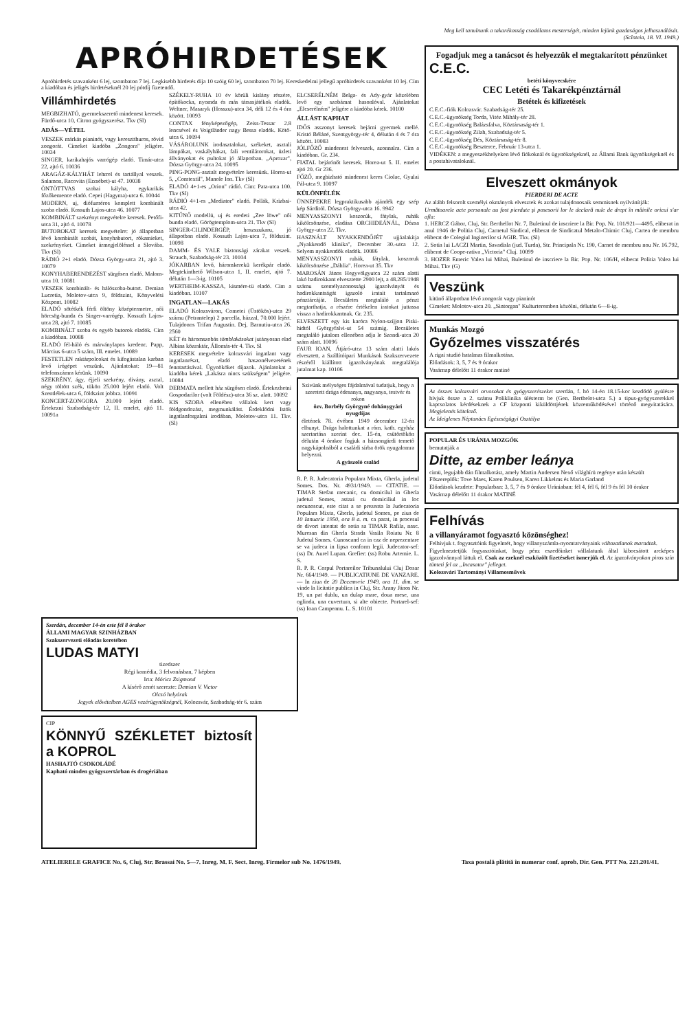APRÓHIRDETÉSEK
Apróhirdetés szavanként 6 lej, szombaton 7 lej. Legkisebb hirdetés díja 10 szóig 60 lej, szombaton 70 lej. Kereskedelmi jellegű apróhirdetés szavanként 10 lej. Cím a kiadóban és jeligés hirdetéseknél 20 lej pótdíj fizetendő.
Villámhirdetés
MEGBIZHATÓ, gyermekszerető mindenest keresek. Fürdő-utca 10, Citron gyógyszerész. Tkv (Sl)
ADÁS—VÉTEL
VESZEK márkás pianinót, vagy keresztthuros, rövid zongorát. Címeket kiadóba „Zongora" jeligére. 10034
SINGER, karikahajós varrógép eladó. Timár-utca 22, ajtó 6. 10036
ARAGÁZ-KÁLYHÁT lehrrel és tartállyal veszek. Salamon, Racovita (Erzsébet)-ut 47. 10038
ÖNTÖTTVAS szobai kályha, egykarikás főzőkemence eladó. Cepei (Hagyma)-utca 6. 10044
MODERN, uj, diófurnéros komplett kombinált szoba eladó. Kossuth Lajos-utca 46. 10077
KOMBINÁLT szekrényt megvételre keresek. Petőfi-utca 31, ajtó 4. 10078
BUTOROKAT keresek megvételre: jó állapotban lévő kombinált szobát, konyhabutort, rökamieket, szekrényeket. Címeket ármegjelöléssel a Slovába. Tkv (Sl)
RÁDIÓ 2+1 eladó. Dózsa György-utca 21, ajtó 3. 10079
KONYHABERENDEZÉST sürgősen eladó. Malom-utca 10. 10081
VESZEK kombinált- és hálószoba-butort. Demian Lucretia, Molotov-utca 9, földszint, Könyvelési Központ. 10082
ELADÓ sötétkék férfi öltöny középtermetre, női hörcsög-bunda és Singer-varrógép. Kossuth Lajos-utca 28, ajtó 7. 10085
KOMBINÁLT szoba és egyéb butorok eladók. Cím a kiadóban. 10088
ELADÓ fél-háló és márványlapos kredenc. Papp, Március 6-utca 5 szám, III. emelet. 10089
FESTETLEN raktárpolcokat és kifogástalan karban levő irógépet veszünk. Ajánlatokat: 19—81 telefonszámra kérünk. 10090
SZEKRÉNY, ágy, éjjeli szekrény, divány, asztal, négy töltött szék, tükön 25.000 lejért eladó. Volt Szentlélek-utca 6, földszint jobbra. 10091
KONCERT-ZONGORA 20.000 lejért eladó. Értekezni Szabadság-tér 12, II. emelet, ajtó 11. 10091a
SZÉKELY-RUHA 10 év körüli kislány részére, építőkocka, nyomda és más társasjátékok eladók. Weltner, Masaryk (Hosszu)-utca 34, déli 12 és 4 óra között. 10093
CONTAX fényképezőgép, Zeiss-Tessar 2.8 lencsével és Voigtländer nagy Bessa eladók. Kötő-utca 6. 10094
VÁSÁROLUNK irodasztalokat, székeket, asztali lámpákat, vaskályhákat, fali ventilátorokat, üzleti állványokat és pultokat jó állapotban. „Aprozar", Dózsa György-utca 24. 10095
PING-PONG-asztalt megvételre keresünk. Horea-ut 5, „Comtextil", Manole Ion. Tkv (Sl)
ELADÓ 4+1-es „Orion" rádió. Cím: Pata-utca 100. Tkv (Sl)
RÁDIÓ 4+1-es „Mediator" eladó. Pollák, Krizbai-utca 42.
KITŰNŐ modellü, uj és eredeti „Zee löwe" női bunda eladó. Görögtemplom-utca 21. Tkv (Sl)
SINGER-CILINDERGÉP, hoszszukaru, jó állapotban eladó. Kossuth Lajos-utca 7, földszint. 10098
DAMM- ÉS YALE biztonsági zárakat veszek. Strauch, Szabadság-tér 23. 10104
JÓKARBAN levő, háromkerekü kerékpár eladó. Megtekinthető Wilson-utca 1, II. emelet, ajtó 7. délután 1—3-ig. 10105
WERTHEIM-KASSZA, kismére-tü eladó. Cím a kiadóban. 10107
INGATLAN—LAKÁS
ELADÓ Kolozsváron, Cometei (Üstökös)-utca 29 számu (Petrantelep) 2 parcella, házzal, 70.000 lejért. Tulajdonos Trifan Augustin. Dej, Barnutiu-utca 26. 2560
KÉT és háromszobás tömblakásokat jutányosan elad Albina közraktár, Állomás-tér 4. Tkv. Sl
KERESEK megvételre kolozsvári ingatlant vagy ingatlanrészt, eladó haszonélvezetének fenntartásával. Ügynököket díjazok. Ajánlatokat a kiadóba kérek „Lakásra nincs szükségem" jeligére. 10084
DERMATA mellett ház sürgősen eladó. Értekezhetni Gospodarilor (volt Földész)-utca 36 sz. alatt. 10092
KIS SZOBA ellenében vállalok kert vagy földgondozást, megmunkálást. Érdeklődni Istók ingatlanforgalmi irodában, Molotov-utca 11. Tkv. (Sl)
ELCSERÉLNÉM Belga- és Ady-gyár közelében levő egy szobámat hasonlóval. Ajánlatokat „Elcserélném" jeligére a kiadóba kérek. 10100
ÁLLÁST KAPHAT
IDŐS asszonyt keresek bejárni gyermek mellé. Kristó Béláné, Szentgyörgy-tér 4, délután 4 és 7 óra között. 10083
JÓLFŐZŐ mindenest felveszek, azonnalra. Cím a kiadóban. Gr. 234.
FIATAL bejárónőt keresek. Horea-ut 5. II. emelet ajtó 20. Gr 236.
FŐZŐ, megbizható mindenest keres Ciolac, Gyulai Pál-utca 9. 10097
KÜLÖNFÉLÉK
ÜNNEPEKRE legpraktikusabb ajándék egy szép kép Sárditól. Dózsa György-utca 16. 9942
MENYASSZONYI koszorúk, fátylak, ruhák kikölcsönzése, eladása ORCHIDEÁNÁL, Dózsa György-utca 22. Tkv.
HASZNÁLT NYAKKENDŐJÉT ujjáalakítja „Nyakkendő klinika", December 30.-utca 12. Selyem nyakkendők eladók. 10086
MENYASSZONYI ruhák, fátylak, koszoruk kikölcsönzése „Dáhlia". Horea-ut 35. Tkv
MAROSÁN János Hegyvölgyutca 22 szám alatti lakó hadirokkant elvesztette 2900 lejt, a 48.285/1948 számu személyazonossági igazolványát és hadirokkantságát igazoló iratait tartalmazó pénztárcáját. Becsületes megtaláló a pénzt megtarthatja, a részére értékelen iratokat juttassa vissza a hadirokkantnak. Gr. 235.
ELVESZETT egy kis karóra Nylon-szíjjon Piski-hidtól Györgyfalvi-ut 54 számig. Becsületes megtaláló jutalom ellenében adja le Szondi-utca 20 szám alatt. 10096
FAUR IOAN, Átjáró-utca 13 szám alatti lakós elvesztett, a Szállítóipari Munkások Szakszervezete részéről kiállított igazolványának megtalálója jutalmat kap. 10106
Szivünk mélységes fájdalmával tudatjuk, hogy a szeretett drága édesanya, nagyanya, testvér és rokon
özv. Borbély Györgyné dohánygyári nyugdíjas
életének 78. évében 1949 december 12-én elhunyt. Drága halottunkat a róm. kath. egyház szertartása szerint dec. 15-én, csütörtökön délután 4 órakor fogjuk a házsongárdi temető nagykápolnából a családi sírba örök nyugalomra helyezni.
A gyászoló család
R. P. R. Judecatoria Populara Mixta, Gherla, judetul Somes. Dos. Nr. 4931/1949. — CITATIE. — TIMAR Stefan mecanic, cu domicilul in Gherla judetul Somes, astazi cu domiciliul in loc necunoscut, este citat a se prezenta la Judecatoria Populara Mixta, Gherla, judetul Somes, pe ziua de 10 Ianuarie 1950, ora 8 a. m. ca parat, in procesul de divort intentat de sotia sa TIMAR Rafila, nasc. Muresan din Gherla Strada Vasila Roiatu Nr. 8 Judetul Somes. Cunoscand ca in caz de neprezentare se va judeca in lipsa conform legii. Judecator-sef: (ss) Dr. Aurel Lupan. Grefier: (ss) Robu Artemie. L. S.
R. P. R. Corpul Portareilor Tribunalului Cluj Dosar Nr. 664/1949. — PUBLICATIUNE DE VANZARE. — In ziua de 20 Decemvrie 1949, ora 11. dim. se vinde la licitatie publica in Cluj, Str. Arany János Nr. 19, un pat dublu, un dulap mare, doua mese, una oglinda, una cuvertura, si alte obiecte. Portarel-sef: (ss) Ioan Campeanu. L. S. 10101
Szerdán, december 14-én este fél 8 órakor
ÁLLAMI MAGYAR SZINHÁZBAN
Szakszervezeti előadás keretében
LUDAS MATYI
tizedszer
Régi komédia, 3 felvonásban, 7 képben
Irta: Móricz Zsigmond
A kísérő zenét szerezte: Demian V. Victor
Olcsó helyárak
Jegyek elővételben AGES vezérügynökségnél, Kolozsvár, Szabadság-tér 6. szám
CIP
KÖNNYŰ SZÉKLETET biztosít a KOPROL
HASHAJTÓ CSOKOLÁDÉ
Kapható minden gyógyszertárban és drogériában
Meg kell tanulnunk a takarékosság csodálatos mesterségét, minden lejünk gazdaságos jelhasználását.
(Scînteia, 18. VI. 1949.)
Fogadjuk meg a tanácsot és helyezzük el megtakarított pénzünket
C.E.C.
betéti könyvecskére
CEC Letéti és Takarékpénztárnál
Betétek és kifizetések
C.E.C.-fiók Kolozsvár. Szabadság-tér 25.
C.E.C.-ügynökség Torda, Vitéz Mihály-tér 28.
C.E.C.-ügynökség Balázsfalva, Köztársaság-tér 1.
C.E.C.-ügynökség Zilah, Szabadság-tér 5.
C.E.C.-ügynökség Dés, Köztársaság-tér 8.
C.E.C.-ügynökség Beszterce, Február 13-utca 1.
VIDÉKEN: a megyeszékhelyeken lévő fiókoknál és ügynökségeknél, az Állami Bank ügynökségeknél és a postahivataloknál.
Elveszett okmányok
PIERDERI DE ACTE
Az alább felsorolt személyi okmányok elvesztek és azokat tulajdonosaik semmisnek nyilvánítják:
Următoarele acte personale au fost pierdute şi posesorii lor le declară nule de drept în mâinile oricui s'ar afla:
1. HERCZ Gábor, Cluj, Str. Berthellot Nr. 7, Buletinul de inscriere la Bir. Pop. Nr. 101/921—4495, eliberat in anul 1946 de Politia Cluj, Carnetul Sindical, eliberat de Sindicatul Metalo-Chimic Cluj, Cartea de membru eliberat de Colegiul Inginerilor si AGIR. Tkv. (Sl)
2. Sotia lui LACZI Martin, Savadisla (jud. Turda), Str. Principala Nr. 190, Carnet de membru nou Nr. 16.792, eliberat de Coope-rativa „Victoria" Cluj. 10099
3. HOZER Emeric Valea lui Mihai, Buletinul de inscriere la Bir. Pop. Nr. 106/H, eliberat Politia Valea lui Mihai. Tkv (G)
Veszünk
kitünő állapotban lévő zongorát vagy pianinót
Címeket: Molotov-utca 20. „Sintorgan" Kulturteremben közölni, délután 6—8-ig.
Munkás Mozgó
Győzelmes visszatérés
A rigai studió hatalmas filmalkotása.
Előadások: 3, 5, 7 és 9 órakor
Vasárnap délelőtt 11 órakor matiné
Az összes kolozsvári orvosokat és gyógyszerészeket szerdán, f. hó 14-én 18.15-kor kezdődő gyülésre hívjuk össze a 2. számu Poliklinika ülésterm be (Gen. Berthelot-utca 5.) a tipus-gyógyszerekkel kapcsolatos kérdéseknek a CF központi kiküldöttjének közreműködésével történő megvitatására. Megjelenés kötelező.
Az Ideiglenes Néptanács Egészségügyi Osztálya
POPULAR ÉS URÁNIA MOZGÓK
bemutatják a
Ditte, az ember leánya
cimü, legujabb dán filmalkotást, amely Martin Andersen Nexő világhírü regénye után készült
Főszereplők: Tove Maes, Karen Poulsen, Karen Likkelms és Maria Garland
Előadások kezdete: Popularban: 3, 5, 7 és 9 órakor Urániaban: fél 4, fél 6, fél 9 és fél 10 órakor
Vasárnap délelőtt 11 órakor MATINÉ
Felhívás
a villanyáramot fogyasztó közönséghez!
Felhívjuk t. fogyasztóink figyelmét, hogy villanyszámla-nyomtatványaink változatlanok maradtak.
Figyelmeztetjük fogyasztóinkat, hogy pénz eszedőinket vállalatunk által kibocsátott arcképes igazolvánnyal láttuk el. Csak az ezeknél eszközölt fizetéseket ismerjük el. Az igazolványokon piros szín tünteti fel az „Incasator" jelleget.
Kolozsvári Tartományi Villamosművek
ATELIERELE GRAFICE No. 6, Cluj, Str. Brassai No. 5—7. Inreg. M. F. Sect. Inreg. Firmelor sub No. 1476/1949. Taxa postală plătită în numerar conf. aprob. Dir. Gen. PTT No. 223.201/41.